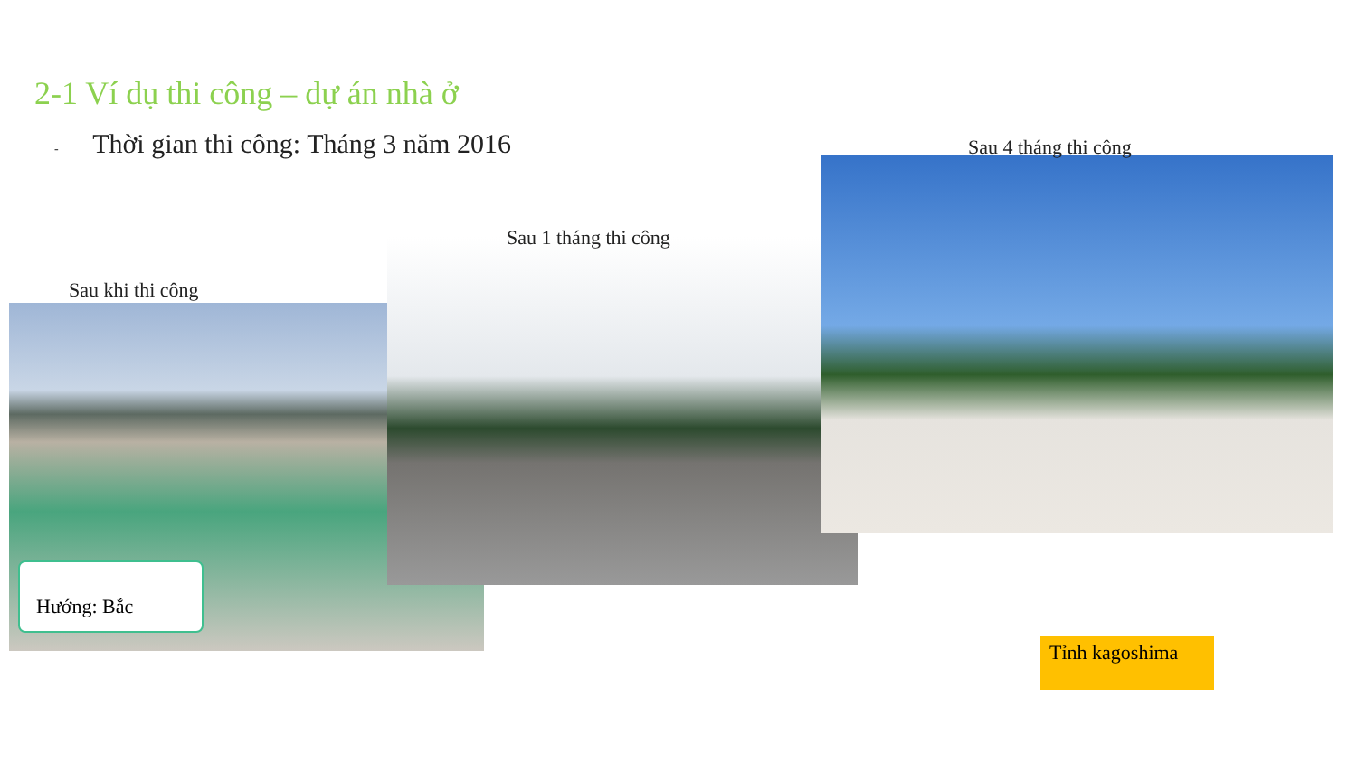2-1 Ví dụ thi công – dự án nhà ở
- Thời gian thi công: Tháng 3 năm 2016
Sau 4 tháng thi công
Sau 1 tháng thi công
Sau khi thi công
Hướng: Bắc
Tỉnh kagoshima